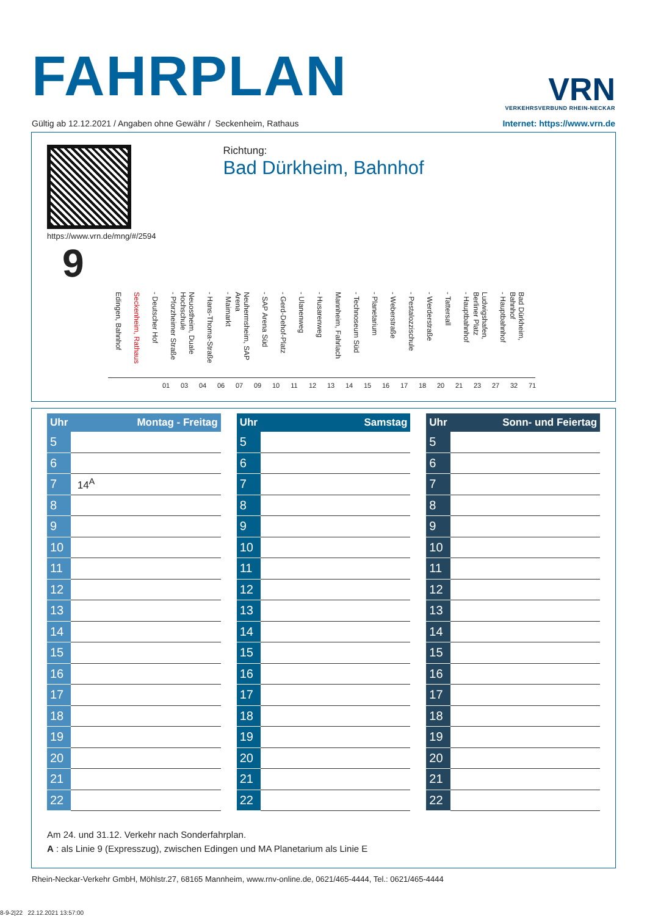FAHRPLAN
VRN
VERKEHRSVERBUND RHEIN-NECKAR
Gültig ab 12.12.2021 / Angaben ohne Gewähr / Seckenheim, Rathaus Internet: https://www.vrn.de
https://www.vrn.de/mng/#/2594
9
Richtung:
Bad Dürkheim, Bahnhof
Edingen, Bahnhof Seckenheim, Rathaus - Deutscher Hof - Pforzheimer Straße Neuostheim, Duale Hochschule - Hans-Thoma-Straße - Maimarkt Neuhermsheim, SAP Arena - SAP Arena Süd - Gerd-Dehof-Platz - Ulanenweg - Husarenweg Mannheim, Fahrlach - Technoseum Süd - Planetarium - Weberstraße - Pestalozzischule - Werderstraße - Tattersall - Hauptbahnhof Ludwigshafen, Berliner Platz - Hauptbahnhof Bad Dürkheim, Bahnhof
01 03 04 06 07 09 10 11 12 13 14 15 16 17 18 20 21 23 27 32 71
| Uhr | Montag - Freitag |
| --- | --- |
| 5 | |
| 6 | |
| 7 | 14<sup>A</sup> |
| 8 | |
| 9 | |
| 10 | |
| 11 | |
| 12 | |
| 13 | |
| 14 | |
| 15 | |
| 16 | |
| 17 | |
| 18 | |
| 19 | |
| 20 | |
| 21 | |
| 22 | |
| Uhr | Samstag |
| --- | --- |
| 5 | |
| 6 | |
| 7 | |
| 8 | |
| 9 | |
| 10 | |
| 11 | |
| 12 | |
| 13 | |
| 14 | |
| 15 | |
| 16 | |
| 17 | |
| 18 | |
| 19 | |
| 20 | |
| 21 | |
| 22 | |
| Uhr | Sonn- und Feiertag |
| --- | --- |
| 5 | |
| 6 | |
| 7 | |
| 8 | |
| 9 | |
| 10 | |
| 11 | |
| 12 | |
| 13 | |
| 14 | |
| 15 | |
| 16 | |
| 17 | |
| 18 | |
| 19 | |
| 20 | |
| 21 | |
| 22 | |
Am 24. und 31.12. Verkehr nach Sonderfahrplan.
A : als Linie 9 (Expresszug), zwischen Edingen und MA Planetarium als Linie E
Rhein-Neckar-Verkehr GmbH, Möhlstr.27, 68165 Mannheim, www.rnv-online.de, 0621/465-4444, Tel.: 0621/465-4444
8-9-2|22 22.12.2021 13:57:00